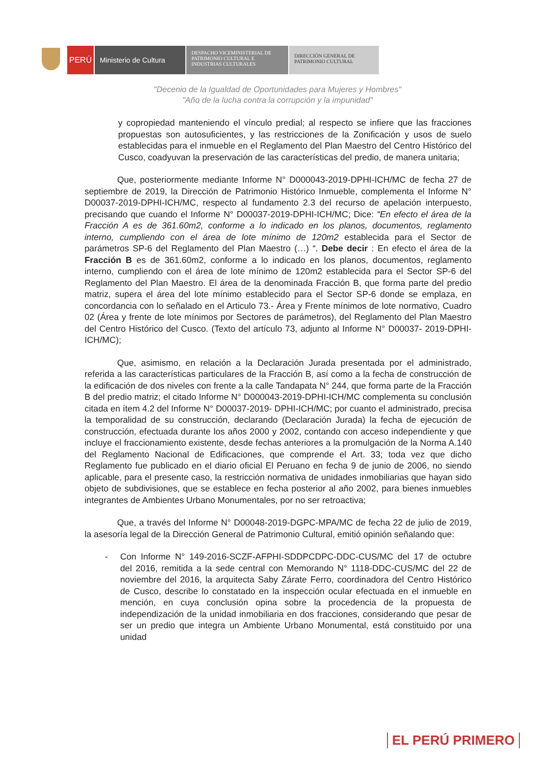PERÚ Ministerio de Cultura
DESPACHO VICEMINISTERIAL DE PATRIMONIO CULTURAL E INDUSTRIAS CULTURALES
DIRECCIÓN GENERAL DE PATRIMONIO CULTURAL
"Decenio de la Igualdad de Oportunidades para Mujeres y Hombres"
"Año de la lucha contra la corrupción y la impunidad"
y copropiedad manteniendo el vínculo predial; al respecto se infiere que las fracciones propuestas son autosuficientes, y las restricciones de la Zonificación y usos de suelo establecidas para el inmueble en el Reglamento del Plan Maestro del Centro Histórico del Cusco, coadyuvan la preservación de las características del predio, de manera unitaria;
Que, posteriormente mediante Informe N° D000043-2019-DPHI-ICH/MC de fecha 27 de septiembre de 2019, la Dirección de Patrimonio Histórico Inmueble, complementa el Informe N° D00037-2019-DPHI-ICH/MC, respecto al fundamento 2.3 del recurso de apelación interpuesto, precisando que cuando el Informe N° D00037-2019-DPHI-ICH/MC; Dice: “En efecto el área de la Fracción A es de 361.60m2, conforme a lo indicado en los planos, documentos, reglamento interno, cumpliendo con el área de lote mínimo de 120m2 establecida para el Sector de parámetros SP-6 del Reglamento del Plan Maestro (…) “. Debe decir : En efecto el área de la Fracción B es de 361.60m2, conforme a lo indicado en los planos, documentos, reglamento interno, cumpliendo con el área de lote mínimo de 120m2 establecida para el Sector SP-6 del Reglamento del Plan Maestro. El área de la denominada Fracción B, que forma parte del predio matriz, supera el área del lote mínimo establecido para el Sector SP-6 donde se emplaza, en concordancia con lo señalado en el Articulo 73.- Área y Frente mínimos de lote normativo, Cuadro 02 (Área y frente de lote mínimos por Sectores de parámetros), del Reglamento del Plan Maestro del Centro Histórico del Cusco. (Texto del artículo 73, adjunto al Informe N° D00037- 2019-DPHI-ICH/MC);
Que, asimismo, en relación a la Declaración Jurada presentada por el administrado, referida a las características particulares de la Fracción B, así como a la fecha de construcción de la edificación de dos niveles con frente a la calle Tandapata N° 244, que forma parte de la Fracción B del predio matriz; el citado Informe N° D000043-2019-DPHI-ICH/MC complementa su conclusión citada en ítem 4.2 del Informe N° D00037-2019- DPHI-ICH/MC; por cuanto el administrado, precisa la temporalidad de su construcción, declarando (Declaración Jurada) la fecha de ejecución de construcción, efectuada durante los años 2000 y 2002, contando con acceso independiente y que incluye el fraccionamiento existente, desde fechas anteriores a la promulgación de la Norma A.140 del Reglamento Nacional de Edificaciones, que comprende el Art. 33; toda vez que dicho Reglamento fue publicado en el diario oficial El Peruano en fecha 9 de junio de 2006, no siendo aplicable, para el presente caso, la restricción normativa de unidades inmobiliarias que hayan sido objeto de subdivisiones, que se establece en fecha posterior al año 2002, para bienes inmuebles integrantes de Ambientes Urbano Monumentales, por no ser retroactiva;
Que, a través del Informe N° D00048-2019-DGPC-MPA/MC de fecha 22 de julio de 2019, la asesoría legal de la Dirección General de Patrimonio Cultural, emitió opinión señalando que:
- Con Informe N° 149-2016-SCZF-AFPHI-SDDPCDPC-DDC-CUS/MC del 17 de octubre del 2016, remitida a la sede central con Memorando N° 1118-DDC-CUS/MC del 22 de noviembre del 2016, la arquitecta Saby Zárate Ferro, coordinadora del Centro Histórico de Cusco, describe lo constatado en la inspección ocular efectuada en el inmueble en mención, en cuya conclusión opina sobre la procedencia de la propuesta de independización de la unidad inmobiliaria en dos fracciones, considerando que pesar de ser un predio que integra un Ambiente Urbano Monumental, está constituido por una unidad
EL PERÚ PRIMERO